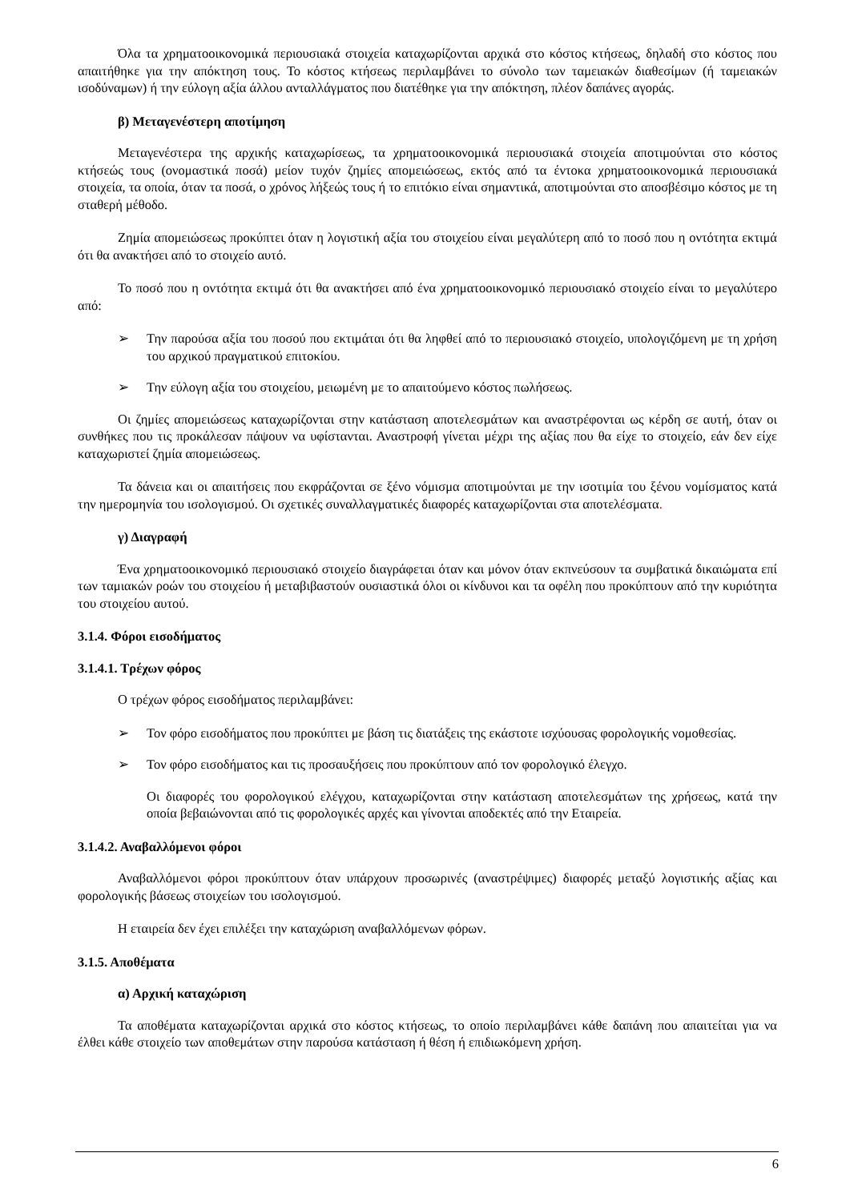Όλα τα χρηματοοικονομικά περιουσιακά στοιχεία καταχωρίζονται αρχικά στο κόστος κτήσεως, δηλαδή στο κόστος που απαιτήθηκε για την απόκτηση τους. Το κόστος κτήσεως περιλαμβάνει το σύνολο των ταμειακών διαθεσίμων (ή ταμειακών ισοδύναμων) ή την εύλογη αξία άλλου ανταλλάγματος που διατέθηκε για την απόκτηση, πλέον δαπάνες αγοράς.
β) Μεταγενέστερη αποτίμηση
Μεταγενέστερα της αρχικής καταχωρίσεως, τα χρηματοοικονομικά περιουσιακά στοιχεία αποτιμούνται στο κόστος κτήσεώς τους (ονομαστικά ποσά) μείον τυχόν ζημίες απομειώσεως, εκτός από τα έντοκα χρηματοοικονομικά περιουσιακά στοιχεία, τα οποία, όταν τα ποσά, ο χρόνος λήξεώς τους ή το επιτόκιο είναι σημαντικά, αποτιμούνται στο αποσβέσιμο κόστος με τη σταθερή μέθοδο.
Ζημία απομειώσεως προκύπτει όταν η λογιστική αξία του στοιχείου είναι μεγαλύτερη από το ποσό που η οντότητα εκτιμά ότι θα ανακτήσει από το στοιχείο αυτό.
Το ποσό που η οντότητα εκτιμά ότι θα ανακτήσει από ένα χρηματοοικονομικό περιουσιακό στοιχείο είναι το μεγαλύτερο από:
➢ Την παρούσα αξία του ποσού που εκτιμάται ότι θα ληφθεί από το περιουσιακό στοιχείο, υπολογιζόμενη με τη χρήση του αρχικού πραγματικού επιτοκίου.
➢ Την εύλογη αξία του στοιχείου, μειωμένη με το απαιτούμενο κόστος πωλήσεως.
Οι ζημίες απομειώσεως καταχωρίζονται στην κατάσταση αποτελεσμάτων και αναστρέφονται ως κέρδη σε αυτή, όταν οι συνθήκες που τις προκάλεσαν πάψουν να υφίστανται. Αναστροφή γίνεται μέχρι της αξίας που θα είχε το στοιχείο, εάν δεν είχε καταχωριστεί ζημία απομειώσεως.
Τα δάνεια και οι απαιτήσεις που εκφράζονται σε ξένο νόμισμα αποτιμούνται με την ισοτιμία του ξένου νομίσματος κατά την ημερομηνία του ισολογισμού. Οι σχετικές συναλλαγματικές διαφορές καταχωρίζονται στα αποτελέσματα.
γ) Διαγραφή
Ένα χρηματοοικονομικό περιουσιακό στοιχείο διαγράφεται όταν και μόνον όταν εκπνεύσουν τα συμβατικά δικαιώματα επί των ταμιακών ροών του στοιχείου ή μεταβιβαστούν ουσιαστικά όλοι οι κίνδυνοι και τα οφέλη που προκύπτουν από την κυριότητα του στοιχείου αυτού.
3.1.4. Φόροι εισοδήματος
3.1.4.1. Τρέχων φόρος
Ο τρέχων φόρος εισοδήματος περιλαμβάνει:
➢ Τον φόρο εισοδήματος που προκύπτει με βάση τις διατάξεις της εκάστοτε ισχύουσας φορολογικής νομοθεσίας.
➢ Τον φόρο εισοδήματος και τις προσαυξήσεις που προκύπτουν από τον φορολογικό έλεγχο.
Οι διαφορές του φορολογικού ελέγχου, καταχωρίζονται στην κατάσταση αποτελεσμάτων της χρήσεως, κατά την οποία βεβαιώνονται από τις φορολογικές αρχές και γίνονται αποδεκτές από την Εταιρεία.
3.1.4.2. Αναβαλλόμενοι φόροι
Αναβαλλόμενοι φόροι προκύπτουν όταν υπάρχουν προσωρινές (αναστρέψιμες) διαφορές μεταξύ λογιστικής αξίας και φορολογικής βάσεως στοιχείων του ισολογισμού.
Η εταιρεία δεν έχει επιλέξει την καταχώριση αναβαλλόμενων φόρων.
3.1.5. Αποθέματα
α) Αρχική καταχώριση
Τα αποθέματα καταχωρίζονται αρχικά στο κόστος κτήσεως, το οποίο περιλαμβάνει κάθε δαπάνη που απαιτείται για να έλθει κάθε στοιχείο των αποθεμάτων στην παρούσα κατάσταση ή θέση ή επιδιωκόμενη χρήση.
6